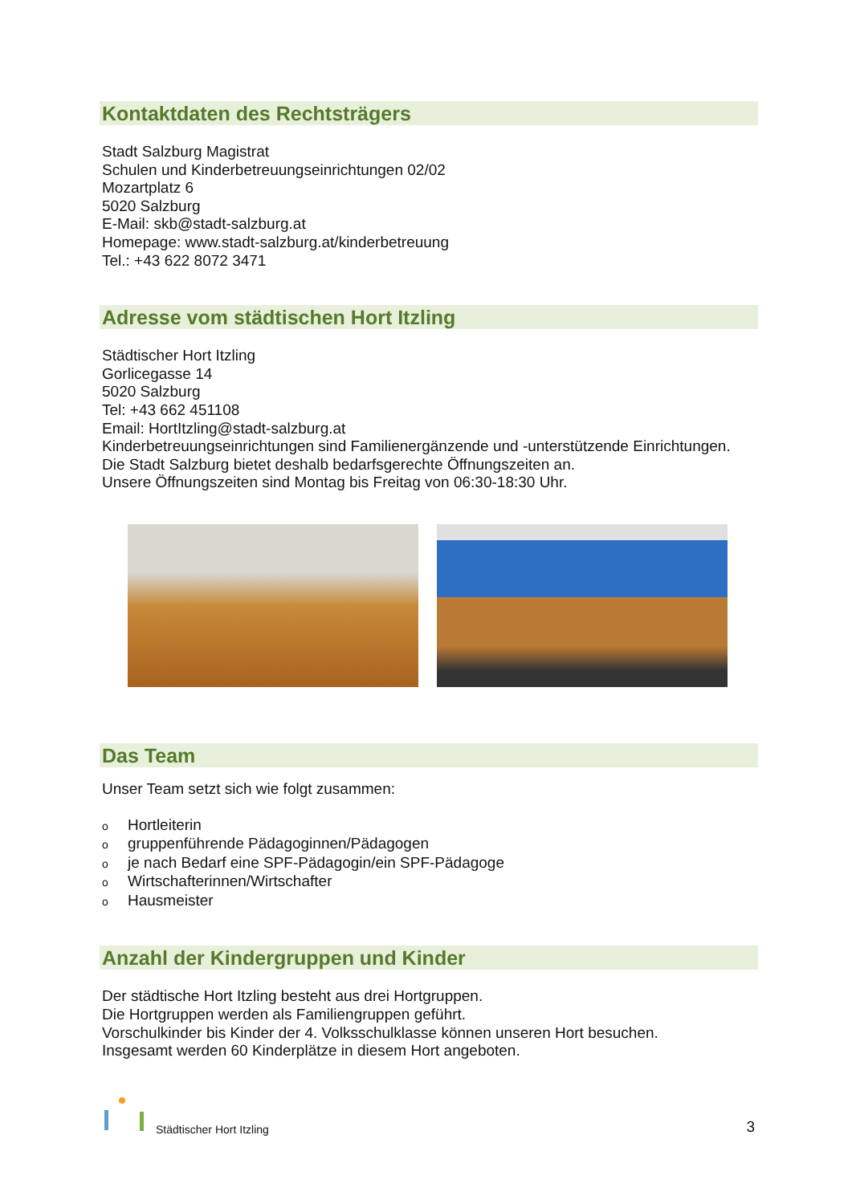Kontaktdaten des Rechtsträgers
Stadt Salzburg Magistrat
Schulen und Kinderbetreuungseinrichtungen 02/02
Mozartplatz 6
5020 Salzburg
E-Mail: skb@stadt-salzburg.at
Homepage: www.stadt-salzburg.at/kinderbetreuung
Tel.: +43 622 8072 3471
Adresse vom städtischen Hort Itzling
Städtischer Hort Itzling
Gorlicegasse 14
5020 Salzburg
Tel: +43 662 451108
Email: HortItzling@stadt-salzburg.at
Kinderbetreuungseinrichtungen sind Familienergänzende und -unterstützende Einrichtungen.
Die Stadt Salzburg bietet deshalb bedarfsgerechte Öffnungszeiten an.
Unsere Öffnungszeiten sind Montag bis Freitag von 06:30-18:30 Uhr.
Das Team
Unser Team setzt sich wie folgt zusammen:
o Hortleiterin
ogruppenführende Pädagoginnen/Pädagogen
oje nach Bedarf eine SPF-Pädagogin/ein SPF-Pädagoge
o Wirtschafterinnen/Wirtschafter
o Hausmeister
Anzahl der Kindergruppen und Kinder
Der städtische Hort Itzling besteht aus drei Hortgruppen.
Die Hortgruppen werden als Familiengruppen geführt.
Vorschulkinder bis Kinder der 4. Volksschulklasse können unseren Hort besuchen.
Insgesamt werden 60 Kinderplätze in diesem Hort angeboten.
Städtischer Hort Itzling
3